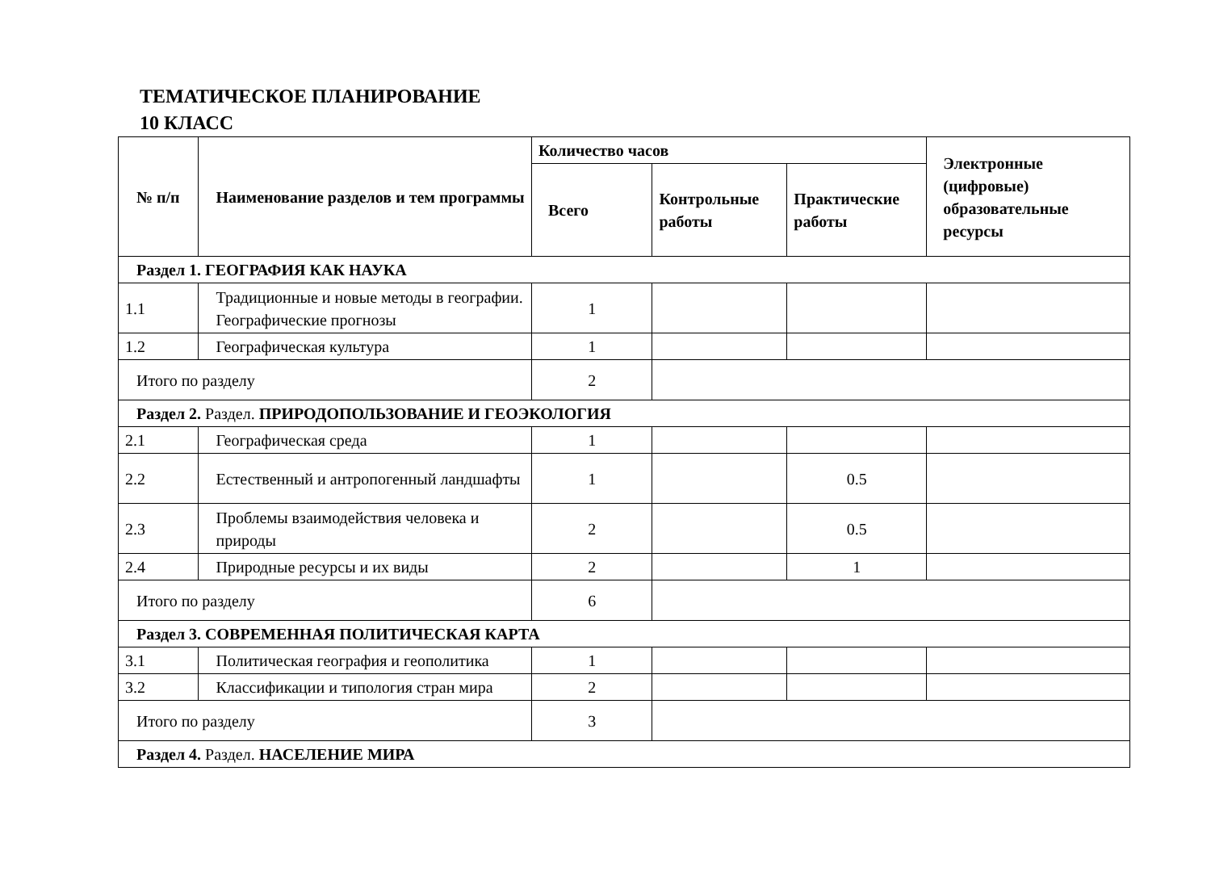ТЕМАТИЧЕСКОЕ ПЛАНИРОВАНИЕ
10 КЛАСС
| № п/п | Наименование разделов и тем программы | Количество часов | | | Электронные (цифровые) образовательные ресурсы |
| --- | --- | --- | --- | --- | --- |
| | | Всего | Контрольные работы | Практические работы | |
| Раздел 1. ГЕОГРАФИЯ КАК НАУКА | | | | | |
| 1.1 | Традиционные и новые методы в географии. Географические прогнозы | 1 | | | |
| 1.2 | Географическая культура | 1 | | | |
| Итого по разделу | | 2 | | | |
| Раздел 2. Раздел. ПРИРОДОПОЛЬЗОВАНИЕ И ГЕОЭКОЛОГИЯ | | | | | |
| 2.1 | Географическая среда | 1 | | | |
| 2.2 | Естественный и антропогенный ландшафты | 1 | | 0.5 | |
| 2.3 | Проблемы взаимодействия человека и природы | 2 | | 0.5 | |
| 2.4 | Природные ресурсы и их виды | 2 | | 1 | |
| Итого по разделу | | 6 | | | |
| Раздел 3. СОВРЕМЕННАЯ ПОЛИТИЧЕСКАЯ КАРТА | | | | | |
| 3.1 | Политическая география и геополитика | 1 | | | |
| 3.2 | Классификации и типология стран мира | 2 | | | |
| Итого по разделу | | 3 | | | |
| Раздел 4. Раздел. НАСЕЛЕНИЕ МИРА | | | | | |